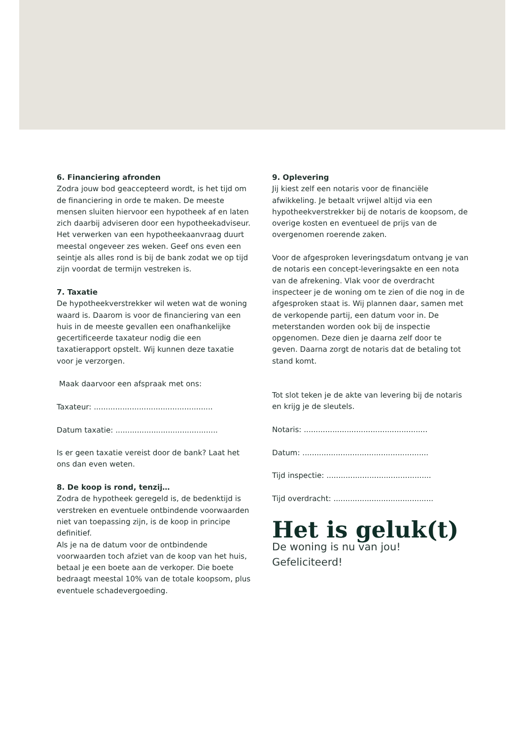6. Financiering afronden
Zodra jouw bod geaccepteerd wordt, is het tijd om de financiering in orde te maken. De meeste mensen sluiten hiervoor een hypotheek af en laten zich daarbij adviseren door een hypotheekadviseur. Het verwerken van een hypotheekaanvraag duurt meestal ongeveer zes weken. Geef ons even een seintje als alles rond is bij de bank zodat we op tijd zijn voordat de termijn vestreken is.
7. Taxatie
De hypotheekverstrekker wil weten wat de woning waard is. Daarom is voor de financiering van een huis in de meeste gevallen een onafhankelijke gecertificeerde taxateur nodig die een taxatierapport opstelt. Wij kunnen deze taxatie voor je verzorgen.
Maak daarvoor een afspraak met ons:
Taxateur: ..................................................
Datum taxatie: ...........................................
Is er geen taxatie vereist door de bank? Laat het ons dan even weten.
8. De koop is rond, tenzij…
Zodra de hypotheek geregeld is, de bedenktijd is verstreken en eventuele ontbindende voorwaarden niet van toepassing zijn, is de koop in principe definitief.
Als je na de datum voor de ontbindende voorwaarden toch afziet van de koop van het huis, betaal je een boete aan de verkoper. Die boete bedraagt meestal 10% van de totale koopsom, plus eventuele schadevergoeding.
9. Oplevering
Jij kiest zelf een notaris voor de financiële afwikkeling. Je betaalt vrijwel altijd via een hypotheekverstrekker bij de notaris de koopsom, de overige kosten en eventueel de prijs van de overgenomen roerende zaken.
Voor de afgesproken leveringsdatum ontvang je van de notaris een concept-leveringsakte en een nota van de afrekening. Vlak voor de overdracht inspecteer je de woning om te zien of die nog in de afgesproken staat is. Wij plannen daar, samen met de verkopende partij, een datum voor in. De meterstanden worden ook bij de inspectie opgenomen. Deze dien je daarna zelf door te geven. Daarna zorgt de notaris dat de betaling tot stand komt.
Tot slot teken je de akte van levering bij de notaris en krijg je de sleutels.
Notaris: ....................................................
Datum: .....................................................
Tijd inspectie: ............................................
Tijd overdracht: ..........................................
Het is geluk(t)
De woning is nu van jou!
Gefeliciteerd!